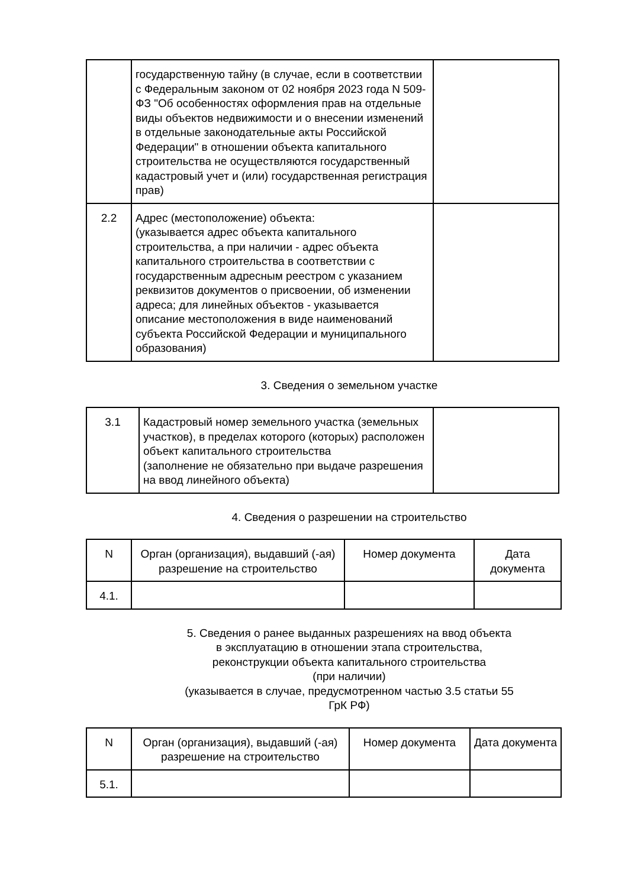| | государственную тайну (в случае, если в соответствии с Федеральным законом от 02 ноября 2023 года N 509-ФЗ "Об особенностях оформления прав на отдельные виды объектов недвижимости и о внесении изменений в отдельные законодательные акты Российской Федерации" в отношении объекта капитального строительства не осуществляются государственный кадастровый учет и (или) государственная регистрация прав) | |
| 2.2 | Адрес (местоположение) объекта: (указывается адрес объекта капитального строительства, а при наличии - адрес объекта капитального строительства в соответствии с государственным адресным реестром с указанием реквизитов документов о присвоении, об изменении адреса; для линейных объектов - указывается описание местоположения в виде наименований субъекта Российской Федерации и муниципального образования) | |
3. Сведения о земельном участке
| 3.1 | Кадастровый номер земельного участка (земельных участков), в пределах которого (которых) расположен объект капитального строительства (заполнение не обязательно при выдаче разрешения на ввод линейного объекта) | |
4. Сведения о разрешении на строительство
| N | Орган (организация), выдавший (-ая) разрешение на строительство | Номер документа | Дата документа |
| 4.1. | | | |
5. Сведения о ранее выданных разрешениях на ввод объекта
в эксплуатацию в отношении этапа строительства,
реконструкции объекта капитального строительства
(при наличии)
(указывается в случае, предусмотренном частью 3.5 статьи 55
ГрК РФ)
| N | Орган (организация), выдавший (-ая) разрешение на строительство | Номер документа | Дата документа |
| 5.1. | | | |